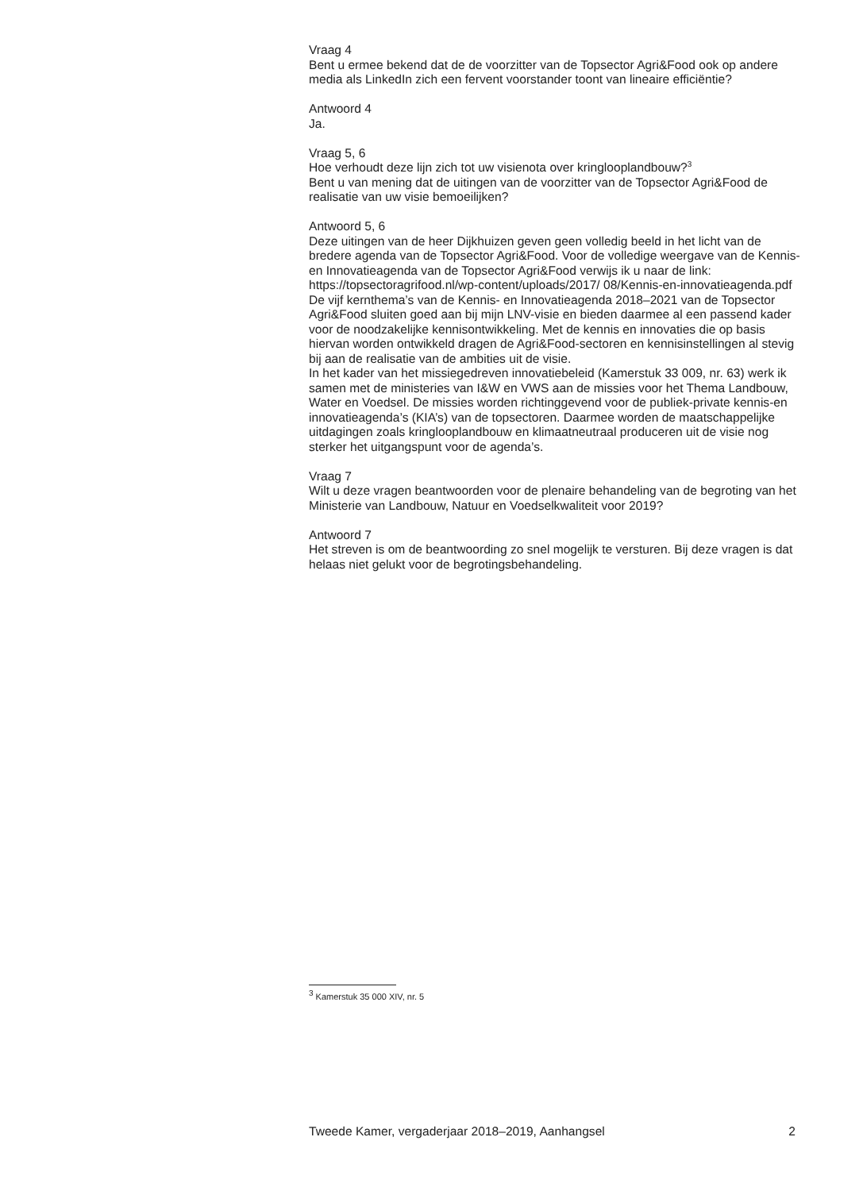Vraag 4
Bent u ermee bekend dat de de voorzitter van de Topsector Agri&Food ook op andere media als LinkedIn zich een fervent voorstander toont van lineaire efficiëntie?
Antwoord 4
Ja.
Vraag 5, 6
Hoe verhoudt deze lijn zich tot uw visienota over kringlooplandbouw?<sup>3</sup>
Bent u van mening dat de uitingen van de voorzitter van de Topsector Agri&Food de realisatie van uw visie bemoeilijken?
Antwoord 5, 6
Deze uitingen van de heer Dijkhuizen geven geen volledig beeld in het licht van de bredere agenda van de Topsector Agri&Food. Voor de volledige weergave van de Kennis- en Innovatieagenda van de Topsector Agri&Food verwijs ik u naar de link: https://topsectoragrifood.nl/wp-content/uploads/2017/ 08/Kennis-en-innovatieagenda.pdf
De vijf kernthema’s van de Kennis- en Innovatieagenda 2018–2021 van de Topsector Agri&Food sluiten goed aan bij mijn LNV-visie en bieden daarmee al een passend kader voor de noodzakelijke kennisontwikkeling. Met de kennis en innovaties die op basis hiervan worden ontwikkeld dragen de Agri&Food-sectoren en kennisinstellingen al stevig bij aan de realisatie van de ambities uit de visie.
In het kader van het missiegedreven innovatiebeleid (Kamerstuk 33 009, nr. 63) werk ik samen met de ministeries van I&W en VWS aan de missies voor het Thema Landbouw, Water en Voedsel. De missies worden richtinggevend voor de publiek-private kennis-en innovatieagenda’s (KIA’s) van de topsectoren. Daarmee worden de maatschappelijke uitdagingen zoals kringlooplandbouw en klimaatneutraal produceren uit de visie nog sterker het uitgangspunt voor de agenda’s.
Vraag 7
Wilt u deze vragen beantwoorden voor de plenaire behandeling van de begroting van het Ministerie van Landbouw, Natuur en Voedselkwaliteit voor 2019?
Antwoord 7
Het streven is om de beantwoording zo snel mogelijk te versturen. Bij deze vragen is dat helaas niet gelukt voor de begrotingsbehandeling.
<sup>3</sup> Kamerstuk 35 000 XIV, nr. 5
Tweede Kamer, vergaderjaar 2018–2019, Aanhangsel 2